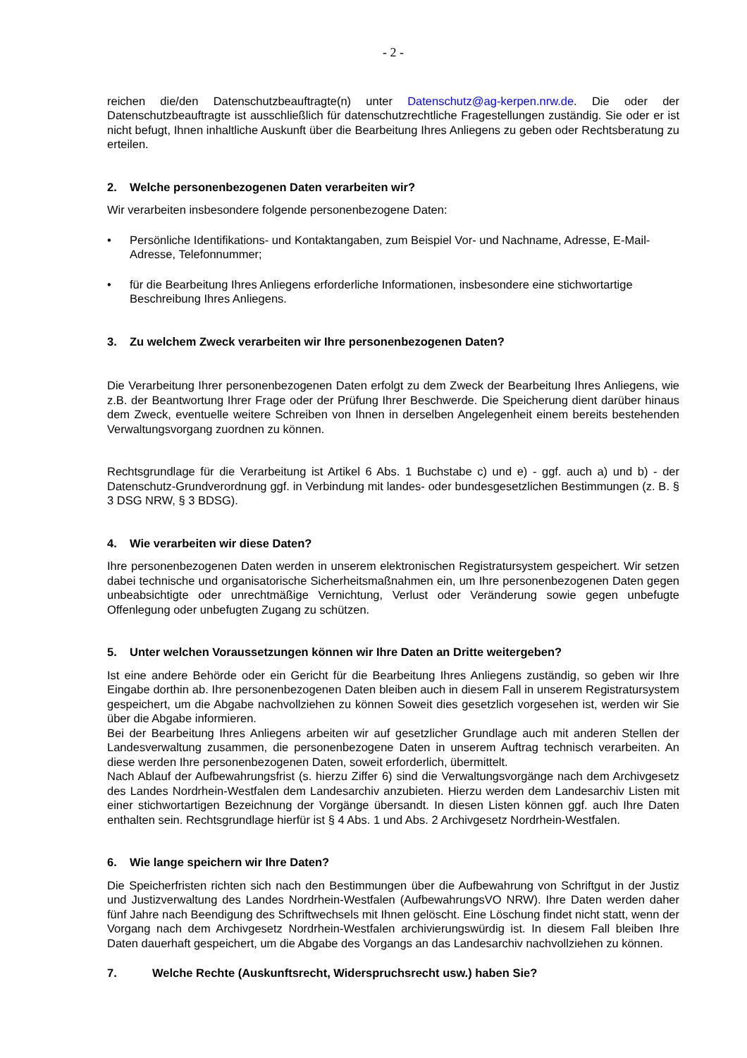- 2 -
reichen die/den Datenschutzbeauftragte(n) unter Datenschutz@ag-kerpen.nrw.de. Die oder der Datenschutzbeauftragte ist ausschließlich für datenschutzrechtliche Fragestellungen zuständig. Sie oder er ist nicht befugt, Ihnen inhaltliche Auskunft über die Bearbeitung Ihres Anliegens zu geben oder Rechtsberatung zu erteilen.
2. Welche personenbezogenen Daten verarbeiten wir?
Wir verarbeiten insbesondere folgende personenbezogene Daten:
• Persönliche Identifikations- und Kontaktangaben, zum Beispiel Vor- und Nachname, Adresse, E-Mail-Adresse, Telefonnummer;
• für die Bearbeitung Ihres Anliegens erforderliche Informationen, insbesondere eine stichwortartige Beschreibung Ihres Anliegens.
3. Zu welchem Zweck verarbeiten wir Ihre personenbezogenen Daten?
Die Verarbeitung Ihrer personenbezogenen Daten erfolgt zu dem Zweck der Bearbeitung Ihres Anliegens, wie z.B. der Beantwortung Ihrer Frage oder der Prüfung Ihrer Beschwerde. Die Speicherung dient darüber hinaus dem Zweck, eventuelle weitere Schreiben von Ihnen in derselben Angelegenheit einem bereits bestehenden Verwaltungsvorgang zuordnen zu können.
Rechtsgrundlage für die Verarbeitung ist Artikel 6 Abs. 1 Buchstabe c) und e) - ggf. auch a) und b) - der Datenschutz-Grundverordnung ggf. in Verbindung mit landes- oder bundesgesetzlichen Bestimmungen (z. B. § 3 DSG NRW, § 3 BDSG).
4. Wie verarbeiten wir diese Daten?
Ihre personenbezogenen Daten werden in unserem elektronischen Registratursystem gespeichert. Wir setzen dabei technische und organisatorische Sicherheitsmaßnahmen ein, um Ihre personenbezogenen Daten gegen unbeabsichtigte oder unrechtmäßige Vernichtung, Verlust oder Veränderung sowie gegen unbefugte Offenlegung oder unbefugten Zugang zu schützen.
5. Unter welchen Voraussetzungen können wir Ihre Daten an Dritte weitergeben?
Ist eine andere Behörde oder ein Gericht für die Bearbeitung Ihres Anliegens zuständig, so geben wir Ihre Eingabe dorthin ab. Ihre personenbezogenen Daten bleiben auch in diesem Fall in unserem Registratursystem gespeichert, um die Abgabe nachvollziehen zu können Soweit dies gesetzlich vorgesehen ist, werden wir Sie über die Abgabe informieren.
Bei der Bearbeitung Ihres Anliegens arbeiten wir auf gesetzlicher Grundlage auch mit anderen Stellen der Landesverwaltung zusammen, die personenbezogene Daten in unserem Auftrag technisch verarbeiten. An diese werden Ihre personenbezogenen Daten, soweit erforderlich, übermittelt.
Nach Ablauf der Aufbewahrungsfrist (s. hierzu Ziffer 6) sind die Verwaltungsvorgänge nach dem Archivgesetz des Landes Nordrhein-Westfalen dem Landesarchiv anzubieten. Hierzu werden dem Landesarchiv Listen mit einer stichwortartigen Bezeichnung der Vorgänge übersandt. In diesen Listen können ggf. auch Ihre Daten enthalten sein. Rechtsgrundlage hierfür ist § 4 Abs. 1 und Abs. 2 Archivgesetz Nordrhein-Westfalen.
6. Wie lange speichern wir Ihre Daten?
Die Speicherfristen richten sich nach den Bestimmungen über die Aufbewahrung von Schriftgut in der Justiz und Justizverwaltung des Landes Nordrhein-Westfalen (AufbewahrungsVO NRW). Ihre Daten werden daher fünf Jahre nach Beendigung des Schriftwechsels mit Ihnen gelöscht. Eine Löschung findet nicht statt, wenn der Vorgang nach dem Archivgesetz Nordrhein-Westfalen archivierungswürdig ist. In diesem Fall bleiben Ihre Daten dauerhaft gespeichert, um die Abgabe des Vorgangs an das Landesarchiv nachvollziehen zu können.
7. Welche Rechte (Auskunftsrecht, Widerspruchsrecht usw.) haben Sie?